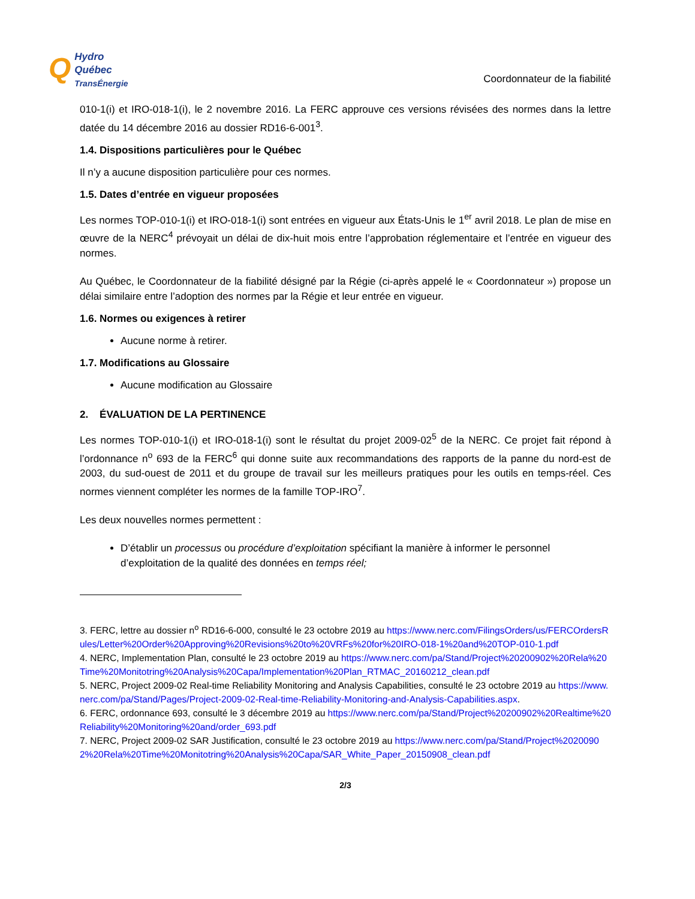Q Hydro
Québec
TransÉnergie
Coordonnateur de la fiabilité
010-1(i) et IRO-018-1(i), le 2 novembre 2016. La FERC approuve ces versions révisées des normes dans la lettre datée du 14 décembre 2016 au dossier RD16-6-001<sup>3</sup>.
1.4. Dispositions particulières pour le Québec
Il n’y a aucune disposition particulière pour ces normes.
1.5. Dates d’entrée en vigueur proposées
Les normes TOP-010-1(i) et IRO-018-1(i) sont entrées en vigueur aux États-Unis le 1<sup>er</sup> avril 2018. Le plan de mise en œuvre de la NERC<sup>4</sup> prévoyait un délai de dix-huit mois entre l’approbation réglementaire et l’entrée en vigueur des normes.
Au Québec, le Coordonnateur de la fiabilité désigné par la Régie (ci-après appelé le « Coordonnateur ») propose un délai similaire entre l’adoption des normes par la Régie et leur entrée en vigueur.
1.6. Normes ou exigences à retirer
Aucune norme à retirer.
1.7. Modifications au Glossaire
Aucune modification au Glossaire
2. ÉVALUATION DE LA PERTINENCE
Les normes TOP-010-1(i) et IRO-018-1(i) sont le résultat du projet 2009-02<sup>5</sup> de la NERC. Ce projet fait répond à l’ordonnance n<sup>o</sup> 693 de la FERC<sup>6</sup> qui donne suite aux recommandations des rapports de la panne du nord-est de 2003, du sud-ouest de 2011 et du groupe de travail sur les meilleurs pratiques pour les outils en temps-réel. Ces normes viennent compléter les normes de la famille TOP-IRO<sup>7</sup>.
Les deux nouvelles normes permettent :
D’établir un processus ou procédure d’exploitation spécifiant la manière à informer le personnel d’exploitation de la qualité des données en temps réel;
3. FERC, lettre au dossier n<sup>o</sup> RD16-6-000, consulté le 23 octobre 2019 au https://www.nerc.com/FilingsOrders/us/FERCOrdersRules/Letter%20Order%20Approving%20Revisions%20to%20VRFs%20for%20IRO-018-1%20and%20TOP-010-1.pdf
4. NERC, Implementation Plan, consulté le 23 octobre 2019 au https://www.nerc.com/pa/Stand/Project%20200902%20Rela%20Time%20Monitotring%20Analysis%20Capa/Implementation%20Plan_RTMAC_20160212_clean.pdf
5. NERC, Project 2009-02 Real-time Reliability Monitoring and Analysis Capabilities, consulté le 23 octobre 2019 au https://www.nerc.com/pa/Stand/Pages/Project-2009-02-Real-time-Reliability-Monitoring-and-Analysis-Capabilities.aspx.
6. FERC, ordonnance 693, consulté le 3 décembre 2019 au https://www.nerc.com/pa/Stand/Project%20200902%20Realtime%20Reliability%20Monitoring%20and/order_693.pdf
7. NERC, Project 2009-02 SAR Justification, consulté le 23 octobre 2019 au https://www.nerc.com/pa/Stand/Project%20200902%20Rela%20Time%20Monitotring%20Analysis%20Capa/SAR_White_Paper_20150908_clean.pdf
2/3